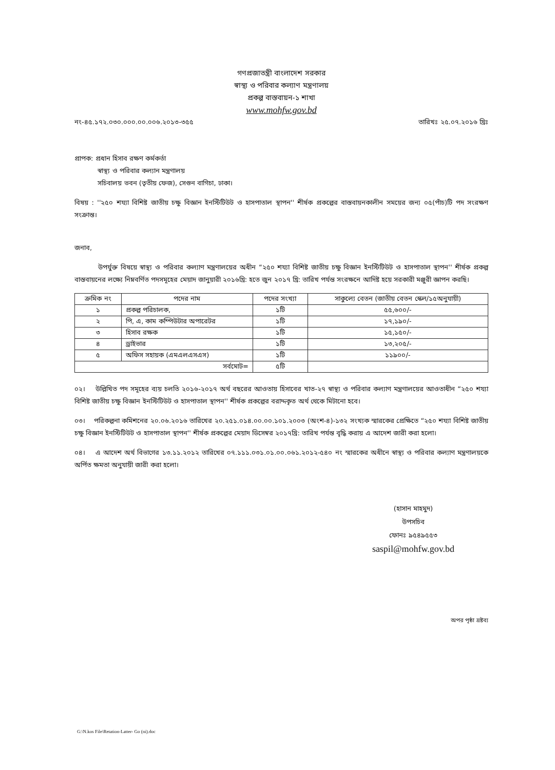গণপ্রজাতন্ত্রী বাংলাদেশ সরকার
স্বাস্থ্য ও পরিবার কল্যাণ মন্ত্রণালয়
প্রকল্প বাস্তবায়ন-১ শাখা
www.mohfw.gov.bd
নং-৪৫.১৭২.০৩০.০০০.০০.০০৬.২০১৩-৩৫৫ তারিখঃ ২৫.০৭.২০১৬ খ্রিঃ
প্রাপক: প্রধান হিসাব রক্ষণ কর্মকর্তা
স্বাস্থ্য ও পরিবার কল্যান মন্ত্রণালয়
সচিবালয় ভবন (তৃতীয় ফেজ), সেগুন বাগিচা, ঢাকা।
বিষয় : ''২৫০ শয্যা বিশিষ্ট জাতীয় চক্ষু বিজ্ঞান ইনস্টিটিউট ও হাসপাতাল স্থাপন'' শীর্ষক প্রকল্পের বাস্তবায়নকালীন সময়ের জন্য ০৫(পাঁচ)টি পদ সংরক্ষণ সংক্রান্ত।
জনাব,
উপর্যুক্ত বিষয়ে স্বাস্থ্য ও পরিবার কল্যাণ মন্ত্রণালয়ের অধীন “২৫০ শয্যা বিশিষ্ট জাতীয় চক্ষু বিজ্ঞান ইনস্টিটিউট ও হাসপাতাল স্থাপন'' শীর্ষক প্রকল্প বাস্তবায়নের লক্ষ্যে নিম্নবর্ণিত পদসমূহের মেয়াদ জানুয়ারী ২০১৬খ্রি: হতে জুন ২০১৭ খ্রি: তারিখ পর্যন্ত সংরক্ষনে আদিষ্ট হয়ে সরকারী মঞ্জুরী জ্ঞাপন করছি।
| ক্রমিক নং | পদের নাম | পদের সংখ্যা | সাকুল্যে বেতন (জাতীয় বেতন স্কেল/১৫অনুযায়ী) |
| --- | --- | --- | --- |
| ১ | প্রকল্প পরিচালক, | ১টি | ৫৫,৬০০/- |
| ২ | পি, এ, কাম কম্পিউটার অপারেটর | ১টি | ১৭,১৯০/- |
| ৩ | হিসাব রক্ষক | ১টি | ১৫,১৫০/- |
| ৪ | ড্রাইভার | ১টি | ১৩,২০৫/- |
| ৫ | অফিস সহায়ক (এমএলএসএস) | ১টি | ১১৯০০/- |
| সর্বমোট= | | ৫টি | |
০২। উল্লিখিত পদ সমূহের ব্যয় চলতি ২০১৬-২০১৭ অর্থ বছরের আওতায় হিসাবের খাত-২৭ স্বাস্থ্য ও পরিবার কল্যাণ মন্ত্রণালয়ের আওতাধীন “২৫০ শয্যা বিশিষ্ট জাতীয় চক্ষু বিজ্ঞান ইনস্টিটিউট ও হাসপাতাল স্থাপন'' শীর্ষক প্রকল্পের বরাদ্দকৃত অর্থ থেকে মিটানো হবে।
০৩। পরিকল্পনা কমিশনের ২০.০৬.২০১৬ তারিখের ২০.২৫১.০১৪.০০.০০.১০১.২০০৩ (অংশ-৪)-১৩২ সংখ্যক স্মারকের প্রেক্ষিতে “২৫০ শয্যা বিশিষ্ট জাতীয় চক্ষু বিজ্ঞান ইনস্টিটিউট ও হাসপাতাল স্থাপন'' শীর্ষক প্রকল্পের মেয়াদ ডিসেম্বর ২০১৭খ্রি: তারিখ পর্যন্ত বৃদ্ধি করায় এ আদেশ জারী করা হলো।
০৪। এ আদেশ অর্থ বিভাগের ১৩.১১.২০১২ তারিখের ০৭.১১১.০৩১.০১.০০.০৬১.২০১২-৫৪০ নং স্মারকের অধীনে স্বাস্থ্য ও পরিবার কল্যাণ মন্ত্রণালয়কে অর্পিত ক্ষমতা অনুযায়ী জারী করা হলো।
(হাসান মাহমুদ)
উপসচিব
ফোনঃ ৯৫৪৯৫৫৩
saspil@mohfw.gov.bd
অপর পৃষ্ঠা দ্রষ্টব্য
G:\N.kos File\Retation-Latter- Go (ni).doc